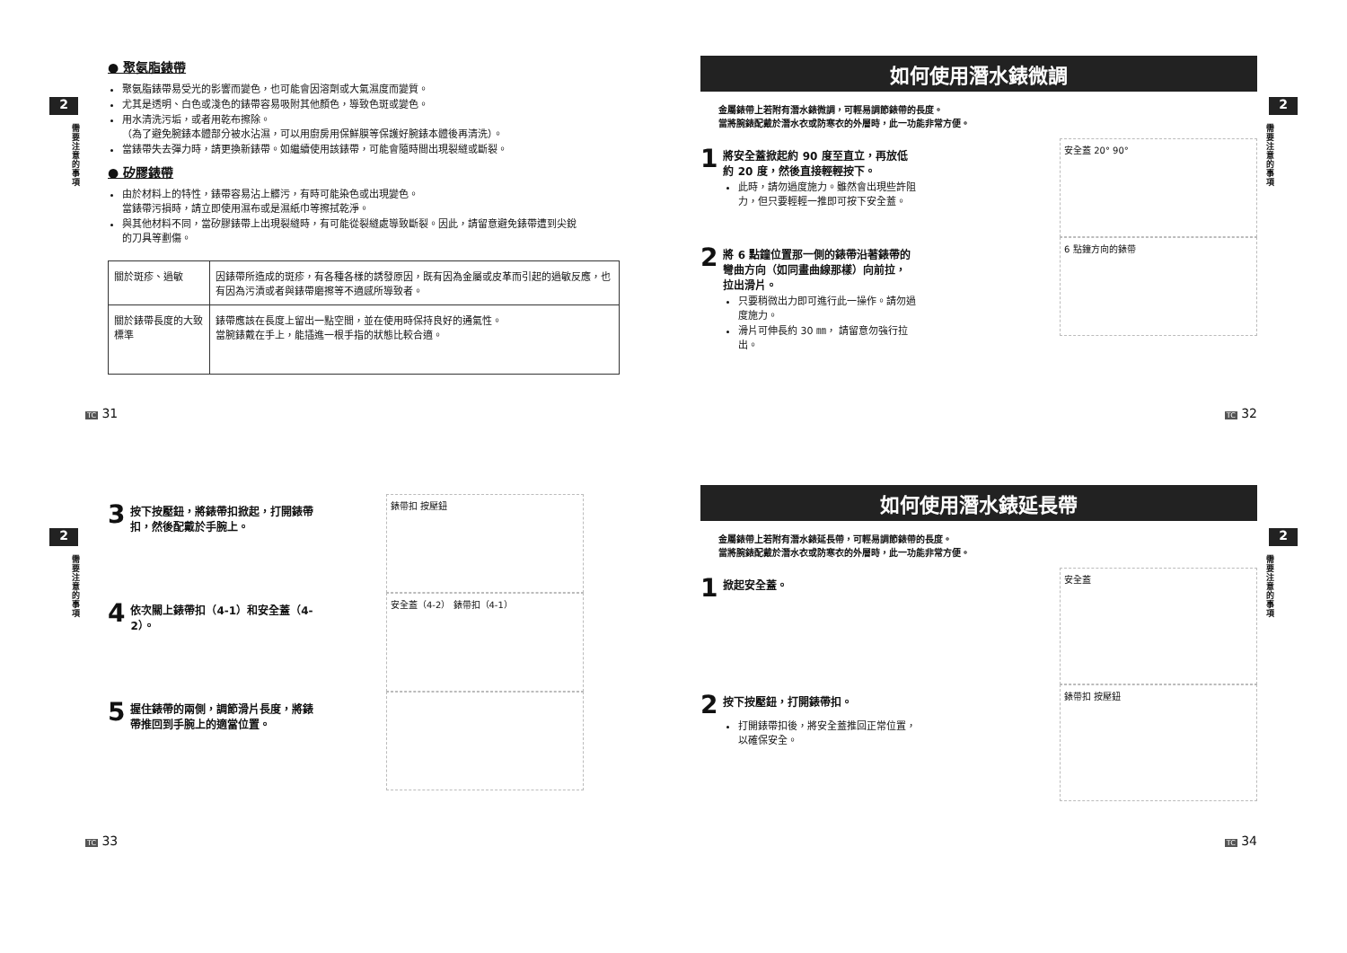2
需要注意的事項
● 聚氨脂錶帶
聚氨脂錶帶易受光的影響而變色，也可能會因溶劑或大氣濕度而變質。
尤其是透明、白色或淺色的錶帶容易吸附其他顏色，導致色斑或變色。
用水清洗污垢，或者用乾布擦除。
（為了避免腕錶本體部分被水沾濕，可以用廚房用保鮮膜等保護好腕錶本體後再清洗）。
當錶帶失去彈力時，請更換新錶帶。如繼續使用該錶帶，可能會隨時間出現裂縫或斷裂。
● 矽膠錶帶
由於材料上的特性，錶帶容易沾上髒污，有時可能染色或出現變色。
當錶帶污損時，請立即使用濕布或是濕紙巾等擦拭乾淨。
與其他材料不同，當矽膠錶帶上出現裂縫時，有可能從裂縫處導致斷裂。因此，請留意避免錶帶遭到尖銳的刀具等劃傷。
| 關於斑疹、過敏 | 因錶帶所造成的斑疹，有各種各樣的誘發原因，既有因為金屬或皮革而引起的過敏反應，也有因為污漬或者與錶帶磨擦等不適感所導致者。 |
| 關於錶帶長度的大致標準 | 錶帶應該在長度上留出一點空間，並在使用時保持良好的通氣性。 當腕錶戴在手上，能插進一根手指的狀態比較合適。 |
TC 31
2
需要注意的事項
如何使用潛水錶微調
金屬錶帶上若附有潛水錶微調，可輕易調節錶帶的長度。
當將腕錶配戴於潛水衣或防寒衣的外層時，此一功能非常方便。
1
將安全蓋掀起約 90 度至直立，再放低約 20 度，然後直接輕輕按下。
此時，請勿過度施力。雖然會出現些許阻力，但只要輕輕一推即可按下安全蓋。
安全蓋 20° 90°
2
將 6 點鐘位置那一側的錶帶沿著錶帶的彎曲方向（如同畫曲線那樣）向前拉，拉出滑片。
只要稍微出力即可進行此一操作。請勿過度施力。
滑片可伸長約 30 ㎜， 請留意勿強行拉出。
6 點鐘方向的錶帶
TC 32
2
需要注意的事項
3
按下按壓鈕，將錶帶扣掀起，打開錶帶扣，然後配戴於手腕上。
錶帶扣 按壓鈕
4
依次關上錶帶扣（4-1）和安全蓋（4-2）。
安全蓋（4-2） 錶帶扣（4-1）
5
握住錶帶的兩側，調節滑片長度，將錶帶推回到手腕上的適當位置。
TC 33
2
需要注意的事項
如何使用潛水錶延長帶
金屬錶帶上若附有潛水錶延長帶，可輕易調節錶帶的長度。
當將腕錶配戴於潛水衣或防寒衣的外層時，此一功能非常方便。
1
掀起安全蓋。
安全蓋
2
按下按壓鈕，打開錶帶扣。
打開錶帶扣後，將安全蓋推回正常位置，以確保安全。
錶帶扣 按壓鈕
TC 34